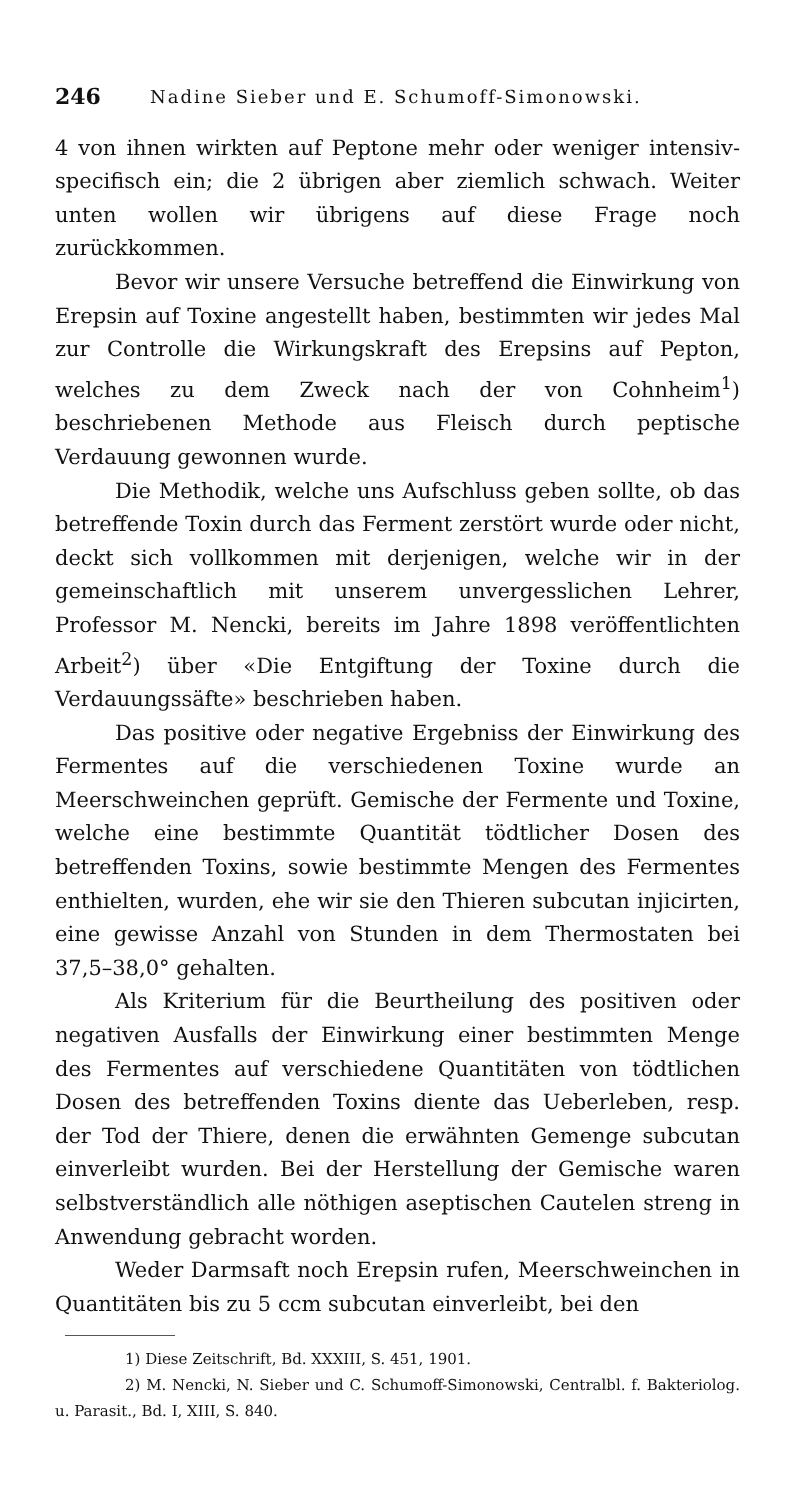246 Nadine Sieber und E. Schumoff-Simonowski.
4 von ihnen wirkten auf Peptone mehr oder weniger intensiv-specifisch ein; die 2 übrigen aber ziemlich schwach. Weiter unten wollen wir übrigens auf diese Frage noch zurückkommen.
Bevor wir unsere Versuche betreffend die Einwirkung von Erepsin auf Toxine angestellt haben, bestimmten wir jedes Mal zur Controlle die Wirkungskraft des Erepsins auf Pepton, welches zu dem Zweck nach der von Cohnheim<sup>1</sup>) beschriebenen Methode aus Fleisch durch peptische Verdauung gewonnen wurde.
Die Methodik, welche uns Aufschluss geben sollte, ob das betreffende Toxin durch das Ferment zerstört wurde oder nicht, deckt sich vollkommen mit derjenigen, welche wir in der gemeinschaftlich mit unserem unvergesslichen Lehrer, Professor M. Nencki, bereits im Jahre 1898 veröffentlichten Arbeit<sup>2</sup>) über «Die Entgiftung der Toxine durch die Verdauungssäfte» beschrieben haben.
Das positive oder negative Ergebniss der Einwirkung des Fermentes auf die verschiedenen Toxine wurde an Meerschweinchen geprüft. Gemische der Fermente und Toxine, welche eine bestimmte Quantität tödtlicher Dosen des betreffenden Toxins, sowie bestimmte Mengen des Fermentes enthielten, wurden, ehe wir sie den Thieren subcutan injicirten, eine gewisse Anzahl von Stunden in dem Thermostaten bei 37,5–38,0° gehalten.
Als Kriterium für die Beurtheilung des positiven oder negativen Ausfalls der Einwirkung einer bestimmten Menge des Fermentes auf verschiedene Quantitäten von tödtlichen Dosen des betreffenden Toxins diente das Ueberleben, resp. der Tod der Thiere, denen die erwähnten Gemenge subcutan einverleibt wurden. Bei der Herstellung der Gemische waren selbstverständlich alle nöthigen aseptischen Cautelen streng in Anwendung gebracht worden.
Weder Darmsaft noch Erepsin rufen, Meerschweinchen in Quantitäten bis zu 5 ccm subcutan einverleibt, bei den
1) Diese Zeitschrift, Bd. XXXIII, S. 451, 1901.
2) M. Nencki, N. Sieber und C. Schumoff-Simonowski, Centralbl. f. Bakteriolog. u. Parasit., Bd. I, XIII, S. 840.